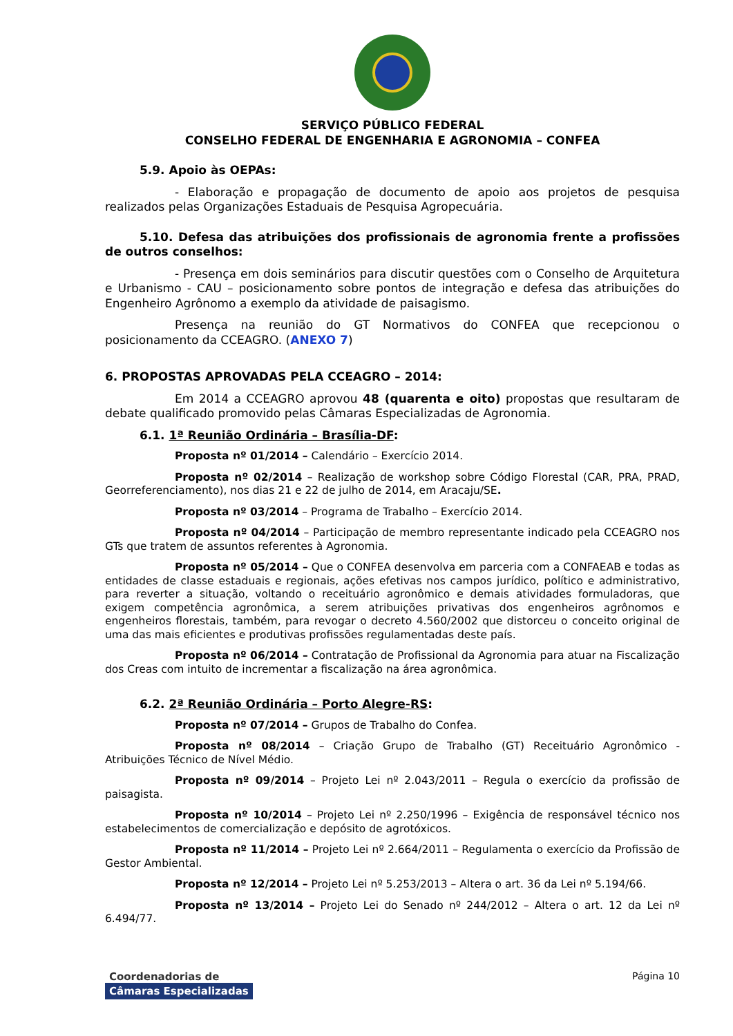SERVIÇO PÚBLICO FEDERAL
CONSELHO FEDERAL DE ENGENHARIA E AGRONOMIA – CONFEA
5.9. Apoio às OEPAs:
- Elaboração e propagação de documento de apoio aos projetos de pesquisa realizados pelas Organizações Estaduais de Pesquisa Agropecuária.
5.10. Defesa das atribuições dos profissionais de agronomia frente a profissões de outros conselhos:
- Presença em dois seminários para discutir questões com o Conselho de Arquitetura e Urbanismo - CAU – posicionamento sobre pontos de integração e defesa das atribuições do Engenheiro Agrônomo a exemplo da atividade de paisagismo.
Presença na reunião do GT Normativos do CONFEA que recepcionou o posicionamento da CCEAGRO. (ANEXO 7)
6. PROPOSTAS APROVADAS PELA CCEAGRO – 2014:
Em 2014 a CCEAGRO aprovou 48 (quarenta e oito) propostas que resultaram de debate qualificado promovido pelas Câmaras Especializadas de Agronomia.
6.1. 1ª Reunião Ordinária – Brasília-DF:
Proposta nº 01/2014 – Calendário – Exercício 2014.
Proposta nº 02/2014 – Realização de workshop sobre Código Florestal (CAR, PRA, PRAD, Georreferenciamento), nos dias 21 e 22 de julho de 2014, em Aracaju/SE.
Proposta nº 03/2014 – Programa de Trabalho – Exercício 2014.
Proposta nº 04/2014 – Participação de membro representante indicado pela CCEAGRO nos GTs que tratem de assuntos referentes à Agronomia.
Proposta nº 05/2014 – Que o CONFEA desenvolva em parceria com a CONFAEAB e todas as entidades de classe estaduais e regionais, ações efetivas nos campos jurídico, político e administrativo, para reverter a situação, voltando o receituário agronômico e demais atividades formuladoras, que exigem competência agronômica, a serem atribuições privativas dos engenheiros agrônomos e engenheiros florestais, também, para revogar o decreto 4.560/2002 que distorceu o conceito original de uma das mais eficientes e produtivas profissões regulamentadas deste país.
Proposta nº 06/2014 – Contratação de Profissional da Agronomia para atuar na Fiscalização dos Creas com intuito de incrementar a fiscalização na área agronômica.
6.2. 2ª Reunião Ordinária – Porto Alegre-RS:
Proposta nº 07/2014 – Grupos de Trabalho do Confea.
Proposta nº 08/2014 – Criação Grupo de Trabalho (GT) Receituário Agronômico - Atribuições Técnico de Nível Médio.
Proposta nº 09/2014 – Projeto Lei nº 2.043/2011 – Regula o exercício da profissão de paisagista.
Proposta nº 10/2014 – Projeto Lei nº 2.250/1996 – Exigência de responsável técnico nos estabelecimentos de comercialização e depósito de agrotóxicos.
Proposta nº 11/2014 – Projeto Lei nº 2.664/2011 – Regulamenta o exercício da Profissão de Gestor Ambiental.
Proposta nº 12/2014 – Projeto Lei nº 5.253/2013 – Altera o art. 36 da Lei nº 5.194/66.
Proposta nº 13/2014 – Projeto Lei do Senado nº 244/2012 – Altera o art. 12 da Lei nº 6.494/77.
Coordenadorias de
Câmaras Especializadas
Página 10